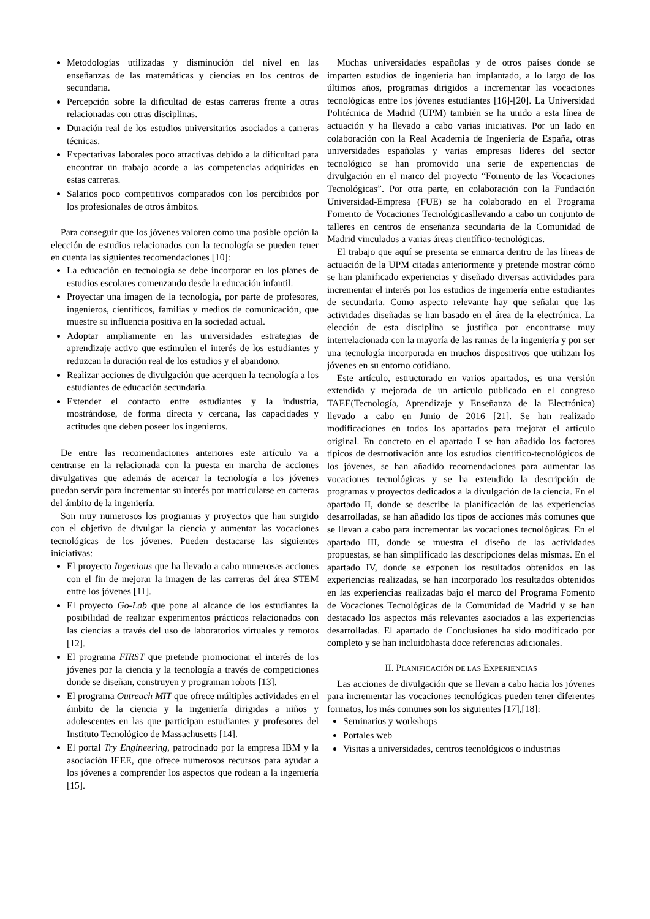Metodologías utilizadas y disminución del nivel en las enseñanzas de las matemáticas y ciencias en los centros de secundaria.
Percepción sobre la dificultad de estas carreras frente a otras relacionadas con otras disciplinas.
Duración real de los estudios universitarios asociados a carreras técnicas.
Expectativas laborales poco atractivas debido a la dificultad para encontrar un trabajo acorde a las competencias adquiridas en estas carreras.
Salarios poco competitivos comparados con los percibidos por los profesionales de otros ámbitos.
Para conseguir que los jóvenes valoren como una posible opción la elección de estudios relacionados con la tecnología se pueden tener en cuenta las siguientes recomendaciones [10]:
La educación en tecnología se debe incorporar en los planes de estudios escolares comenzando desde la educación infantil.
Proyectar una imagen de la tecnología, por parte de profesores, ingenieros, científicos, familias y medios de comunicación, que muestre su influencia positiva en la sociedad actual.
Adoptar ampliamente en las universidades estrategias de aprendizaje activo que estimulen el interés de los estudiantes y reduzcan la duración real de los estudios y el abandono.
Realizar acciones de divulgación que acerquen la tecnología a los estudiantes de educación secundaria.
Extender el contacto entre estudiantes y la industria, mostrándose, de forma directa y cercana, las capacidades y actitudes que deben poseer los ingenieros.
De entre las recomendaciones anteriores este artículo va a centrarse en la relacionada con la puesta en marcha de acciones divulgativas que además de acercar la tecnología a los jóvenes puedan servir para incrementar su interés por matricularse en carreras del ámbito de la ingeniería.
Son muy numerosos los programas y proyectos que han surgido con el objetivo de divulgar la ciencia y aumentar las vocaciones tecnológicas de los jóvenes. Pueden destacarse las siguientes iniciativas:
El proyecto Ingenious que ha llevado a cabo numerosas acciones con el fin de mejorar la imagen de las carreras del área STEM entre los jóvenes [11].
El proyecto Go-Lab que pone al alcance de los estudiantes la posibilidad de realizar experimentos prácticos relacionados con las ciencias a través del uso de laboratorios virtuales y remotos [12].
El programa FIRST que pretende promocionar el interés de los jóvenes por la ciencia y la tecnología a través de competiciones donde se diseñan, construyen y programan robots [13].
El programa Outreach MIT que ofrece múltiples actividades en el ámbito de la ciencia y la ingeniería dirigidas a niños y adolescentes en las que participan estudiantes y profesores del Instituto Tecnológico de Massachusetts [14].
El portal Try Engineering, patrocinado por la empresa IBM y la asociación IEEE, que ofrece numerosos recursos para ayudar a los jóvenes a comprender los aspectos que rodean a la ingeniería [15].
Muchas universidades españolas y de otros países donde se imparten estudios de ingeniería han implantado, a lo largo de los últimos años, programas dirigidos a incrementar las vocaciones tecnológicas entre los jóvenes estudiantes [16]-[20]. La Universidad Politécnica de Madrid (UPM) también se ha unido a esta línea de actuación y ha llevado a cabo varias iniciativas. Por un lado en colaboración con la Real Academia de Ingeniería de España, otras universidades españolas y varias empresas líderes del sector tecnológico se han promovido una serie de experiencias de divulgación en el marco del proyecto “Fomento de las Vocaciones Tecnológicas”. Por otra parte, en colaboración con la Fundación Universidad-Empresa (FUE) se ha colaborado en el Programa Fomento de Vocaciones Tecnológicasllevando a cabo un conjunto de talleres en centros de enseñanza secundaria de la Comunidad de Madrid vinculados a varias áreas científico-tecnológicas.
El trabajo que aquí se presenta se enmarca dentro de las líneas de actuación de la UPM citadas anteriormente y pretende mostrar cómo se han planificado experiencias y diseñado diversas actividades para incrementar el interés por los estudios de ingeniería entre estudiantes de secundaria. Como aspecto relevante hay que señalar que las actividades diseñadas se han basado en el área de la electrónica. La elección de esta disciplina se justifica por encontrarse muy interrelacionada con la mayoría de las ramas de la ingeniería y por ser una tecnología incorporada en muchos dispositivos que utilizan los jóvenes en su entorno cotidiano.
Este artículo, estructurado en varios apartados, es una versión extendida y mejorada de un artículo publicado en el congreso TAEE(Tecnología, Aprendizaje y Enseñanza de la Electrónica) llevado a cabo en Junio de 2016 [21]. Se han realizado modificaciones en todos los apartados para mejorar el artículo original. En concreto en el apartado I se han añadido los factores típicos de desmotivación ante los estudios científico-tecnológicos de los jóvenes, se han añadido recomendaciones para aumentar las vocaciones tecnológicas y se ha extendido la descripción de programas y proyectos dedicados a la divulgación de la ciencia. En el apartado II, donde se describe la planificación de las experiencias desarrolladas, se han añadido los tipos de acciones más comunes que se llevan a cabo para incrementar las vocaciones tecnológicas. En el apartado III, donde se muestra el diseño de las actividades propuestas, se han simplificado las descripciones delas mismas. En el apartado IV, donde se exponen los resultados obtenidos en las experiencias realizadas, se han incorporado los resultados obtenidos en las experiencias realizadas bajo el marco del Programa Fomento de Vocaciones Tecnológicas de la Comunidad de Madrid y se han destacado los aspectos más relevantes asociados a las experiencias desarrolladas. El apartado de Conclusiones ha sido modificado por completo y se han incluidohasta doce referencias adicionales.
II. PLANIFICACIÓN DE LAS EXPERIENCIAS
Las acciones de divulgación que se llevan a cabo hacia los jóvenes para incrementar las vocaciones tecnológicas pueden tener diferentes formatos, los más comunes son los siguientes [17],[18]:
Seminarios y workshops
Portales web
Visitas a universidades, centros tecnológicos o industrias